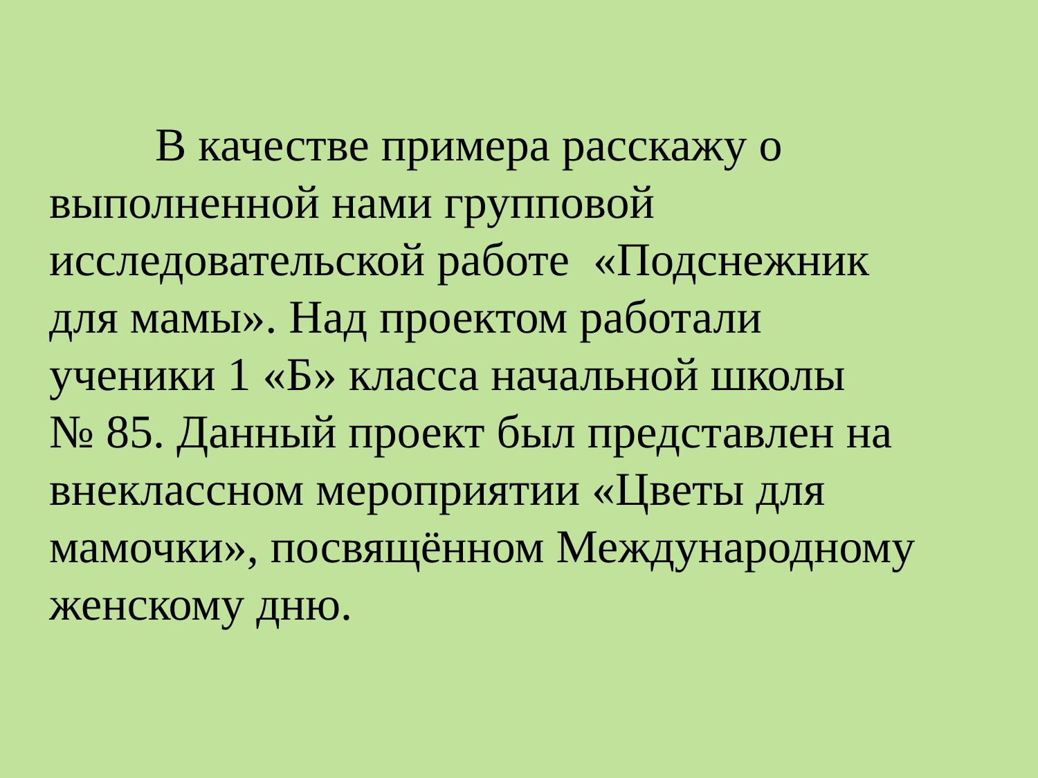В качестве примера расскажу о
выполненной нами групповой
исследовательской работе «Подснежник
для мамы». Над проектом работали
ученики 1 «Б» класса начальной школы
№ 85. Данный проект был представлен на
внеклассном мероприятии «Цветы для
мамочки», посвящённом Международному
женскому дню.